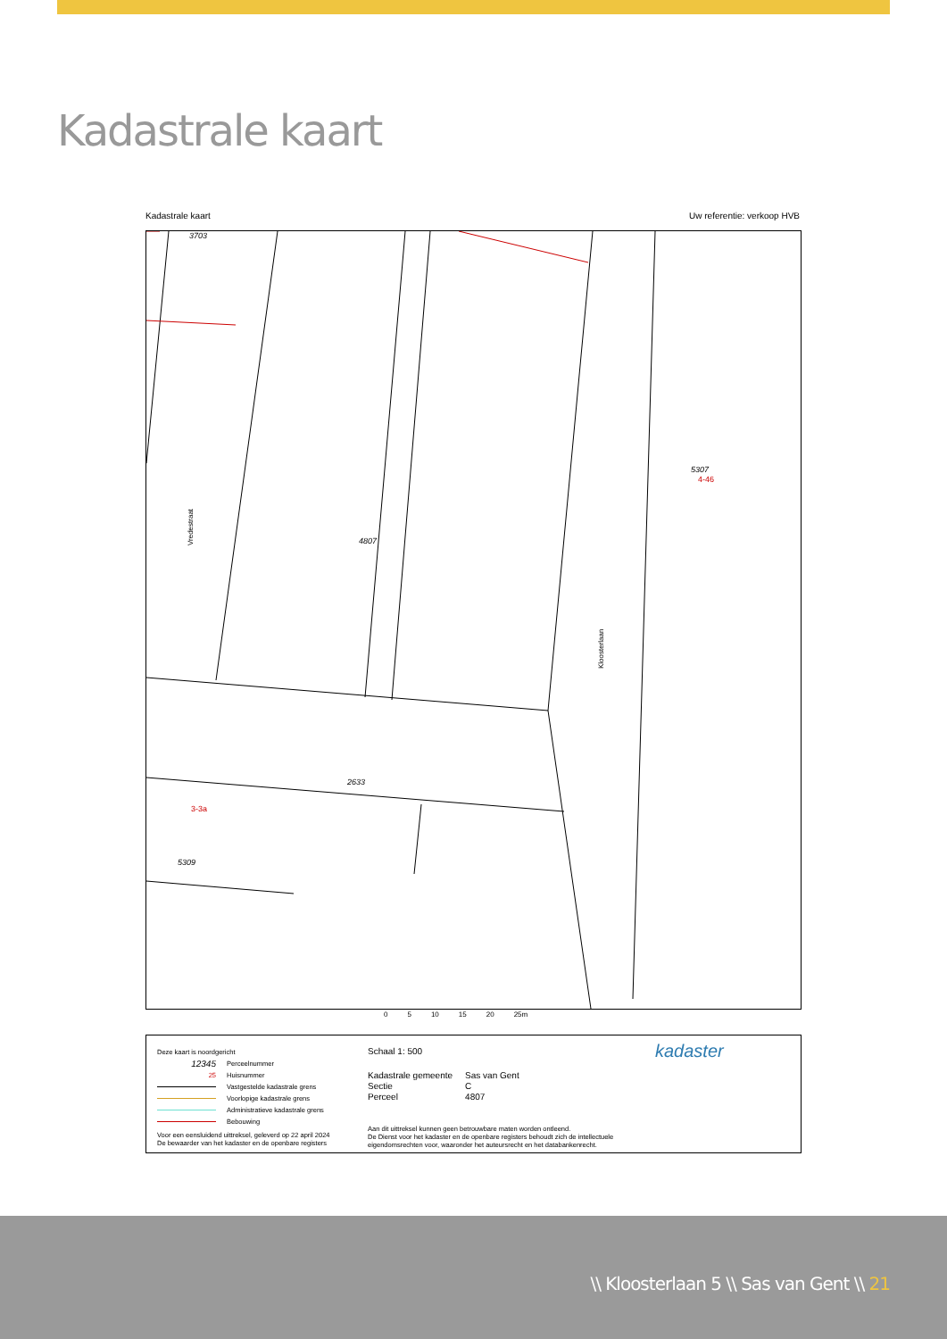Kadastrale kaart
Kadastrale kaart Uw referentie: verkoop HVB
3703
2633
5309
5307
4807
Vredestraat
Kloosterlaan
3-3a
4-46
0 5 10 15 20 25m
Deze kaart is noordgericht
12345 Perceelnummer
25 Huisnummer
Vastgestelde kadastrale grens
Voorlopige kadastrale grens
Administratieve kadastrale grens
Bebouwing
Schaal 1: 500
| Kadastrale gemeente | Sas van Gent |
| Sectie | C |
| Perceel | 4807 |
Voor een eensluidend uittreksel, geleverd op 22 april 2024
De bewaarder van het kadaster en de openbare registers
Aan dit uittreksel kunnen geen betrouwbare maten worden ontleend.
De Dienst voor het kadaster en de openbare registers behoudt zich de intellectuele
eigendomsrechten voor, waaronder het auteursrecht en het databankenrecht.
kadaster
\\ Kloosterlaan 5 \\ Sas van Gent \\ 21